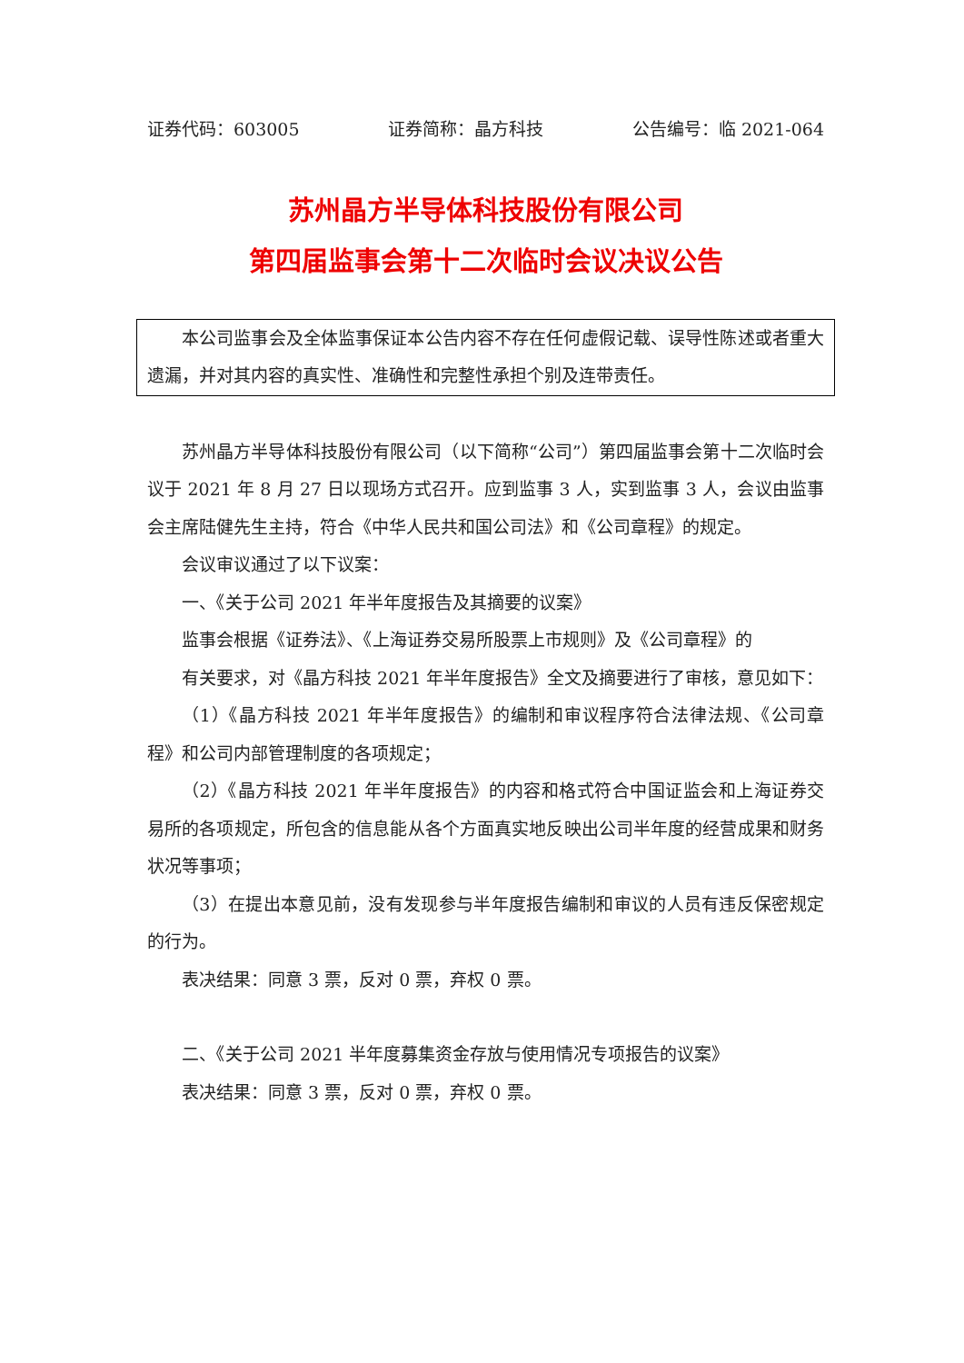证券代码：603005 证券简称：晶方科技 公告编号：临 2021-064
苏州晶方半导体科技股份有限公司
第四届监事会第十二次临时会议决议公告
本公司监事会及全体监事保证本公告内容不存在任何虚假记载、误导性陈述或者重大遗漏，并对其内容的真实性、准确性和完整性承担个别及连带责任。
苏州晶方半导体科技股份有限公司（以下简称“公司”）第四届监事会第十二次临时会议于 2021 年 8 月 27 日以现场方式召开。应到监事 3 人，实到监事 3 人，会议由监事会主席陆健先生主持，符合《中华人民共和国公司法》和《公司章程》的规定。
会议审议通过了以下议案：
一、《关于公司 2021 年半年度报告及其摘要的议案》
监事会根据《证券法》、《上海证券交易所股票上市规则》及《公司章程》的
有关要求，对《晶方科技 2021 年半年度报告》全文及摘要进行了审核，意见如下：
（1）《晶方科技 2021 年半年度报告》的编制和审议程序符合法律法规、《公司章程》和公司内部管理制度的各项规定；
（2）《晶方科技 2021 年半年度报告》的内容和格式符合中国证监会和上海证券交易所的各项规定，所包含的信息能从各个方面真实地反映出公司半年度的经营成果和财务状况等事项；
（3）在提出本意见前，没有发现参与半年度报告编制和审议的人员有违反保密规定的行为。
表决结果：同意 3 票，反对 0 票，弃权 0 票。
二、《关于公司 2021 半年度募集资金存放与使用情况专项报告的议案》
表决结果：同意 3 票，反对 0 票，弃权 0 票。